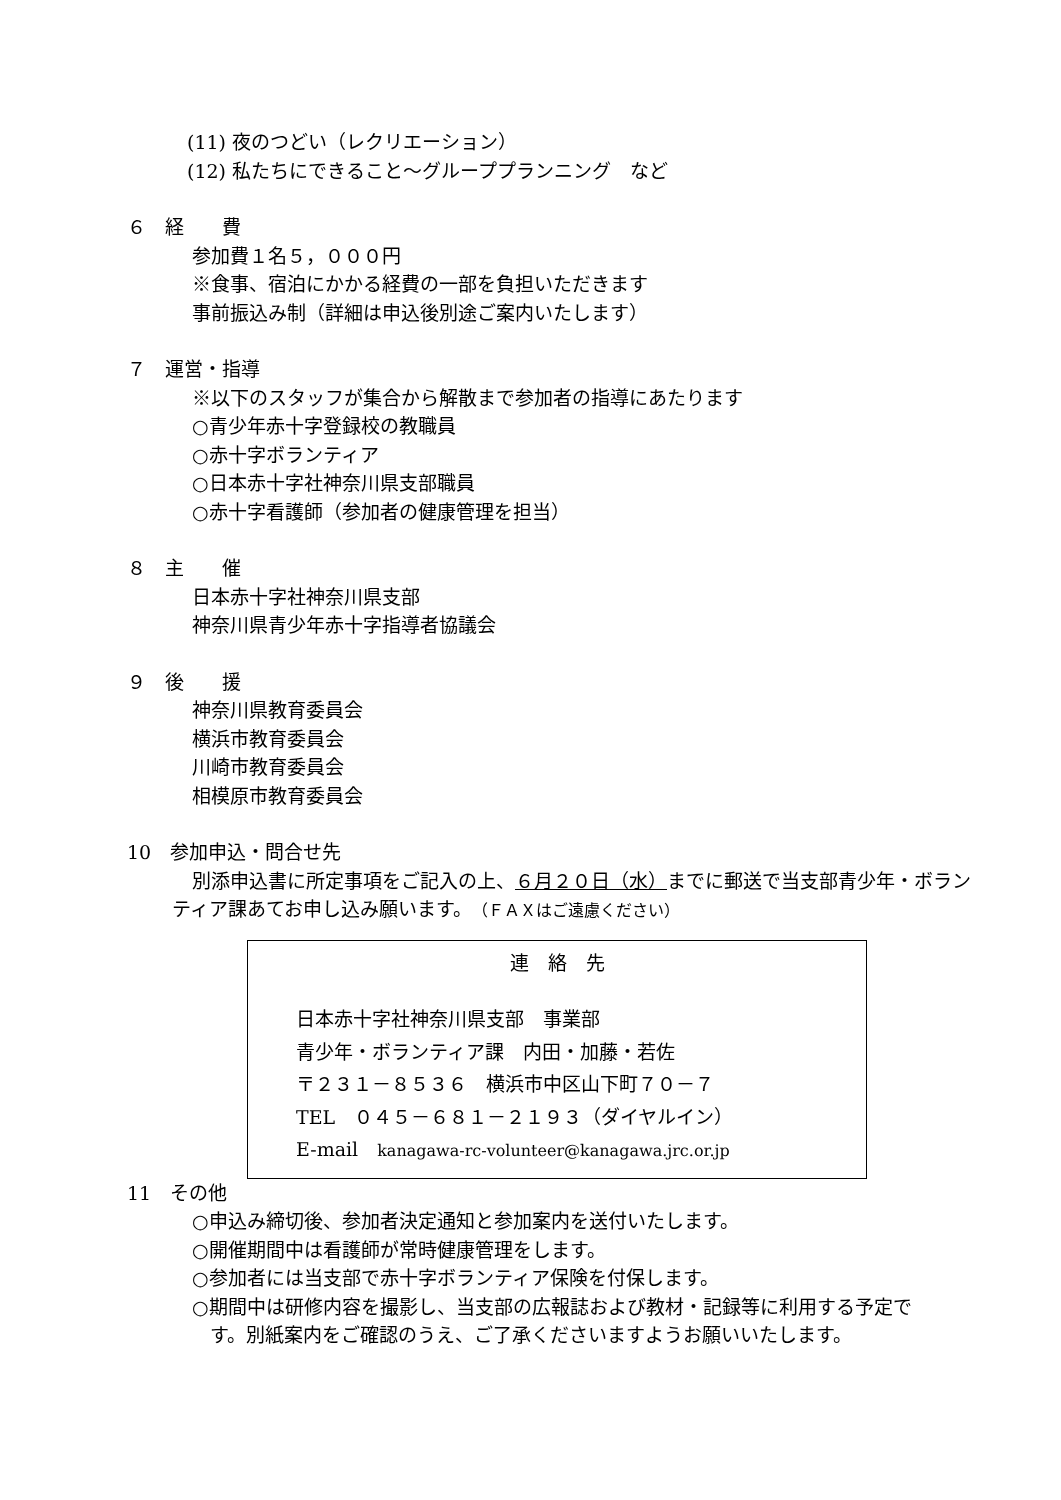(11) 夜のつどい（レクリエーション）
(12) 私たちにできること～グループプランニング　など
６　経　　費
参加費１名５，０００円
※食事、宿泊にかかる経費の一部を負担いただきます
事前振込み制（詳細は申込後別途ご案内いたします）
７　運営・指導
※以下のスタッフが集合から解散まで参加者の指導にあたります
○青少年赤十字登録校の教職員
○赤十字ボランティア
○日本赤十字社神奈川県支部職員
○赤十字看護師（参加者の健康管理を担当）
８　主　　催
日本赤十字社神奈川県支部
神奈川県青少年赤十字指導者協議会
９　後　　援
神奈川県教育委員会
横浜市教育委員会
川崎市教育委員会
相模原市教育委員会
10　参加申込・問合せ先
別添申込書に所定事項をご記入の上、６月２０日（水）までに郵送で当支部青少年・ボランティア課あてお申し込み願います。（ＦＡＸはご遠慮ください）
連　絡　先
日本赤十字社神奈川県支部　事業部
青少年・ボランティア課　内田・加藤・若佐
〒２３１－８５３６　横浜市中区山下町７０－７
TEL　０４５－６８１－２１９３（ダイヤルイン）
E-mail　kanagawa-rc-volunteer@kanagawa.jrc.or.jp
11　その他
○申込み締切後、参加者決定通知と参加案内を送付いたします。
○開催期間中は看護師が常時健康管理をします。
○参加者には当支部で赤十字ボランティア保険を付保します。
○期間中は研修内容を撮影し、当支部の広報誌および教材・記録等に利用する予定です。別紙案内をご確認のうえ、ご了承くださいますようお願いいたします。